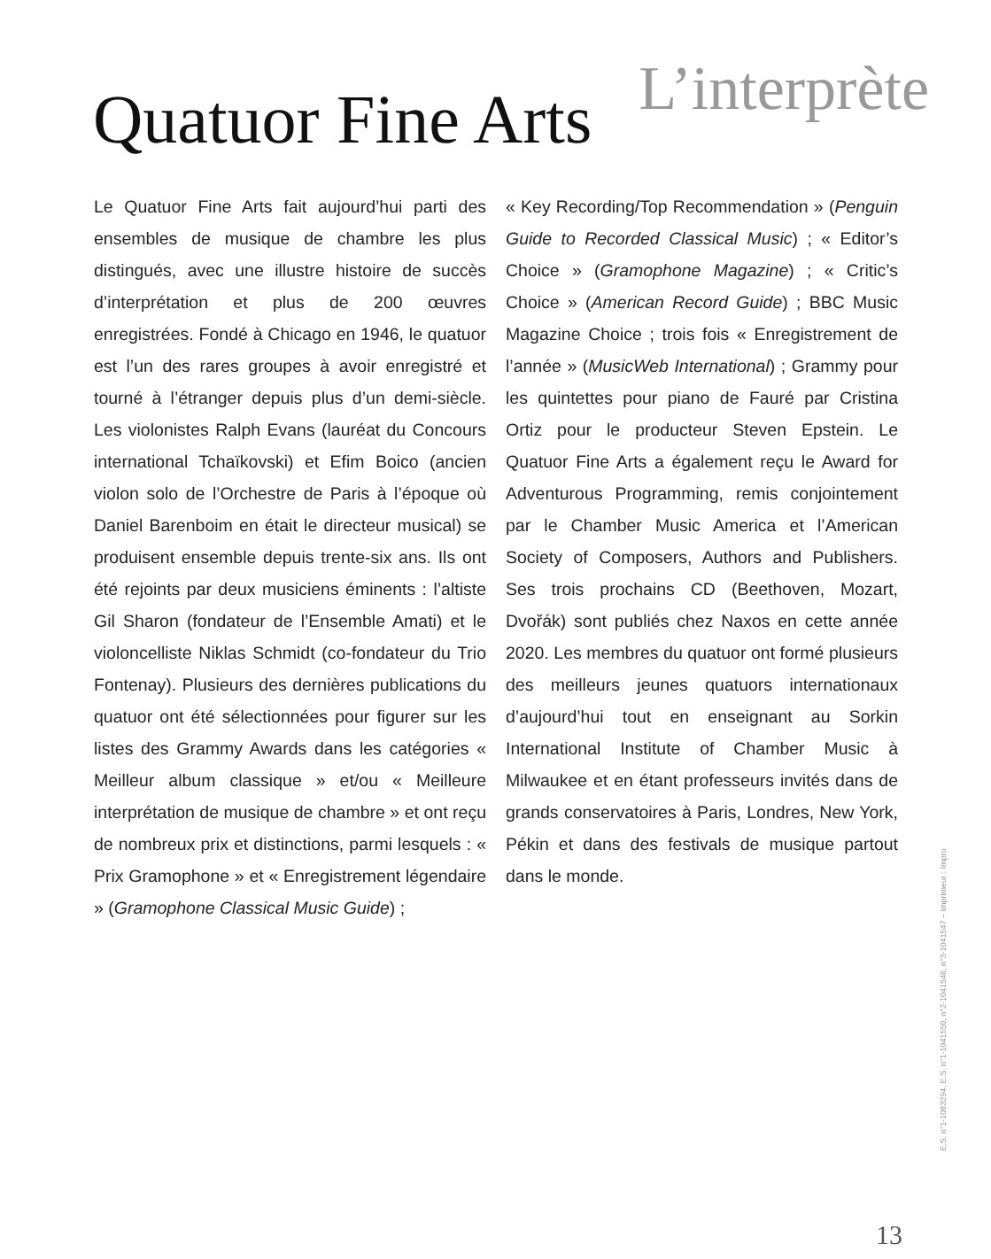Quatuor Fine Arts L’interprète
Le Quatuor Fine Arts fait aujourd’hui parti des ensembles de musique de chambre les plus distingués, avec une illustre histoire de succès d’interprétation et plus de 200 œuvres enregistrées. Fondé à Chicago en 1946, le quatuor est l’un des rares groupes à avoir enregistré et tourné à l’étranger depuis plus d’un demi-siècle. Les violonistes Ralph Evans (lauréat du Concours international Tchaïkovski) et Efim Boico (ancien violon solo de l’Orchestre de Paris à l’époque où Daniel Barenboim en était le directeur musical) se produisent ensemble depuis trente-six ans. Ils ont été rejoints par deux musiciens éminents : l’altiste Gil Sharon (fondateur de l’Ensemble Amati) et le violoncelliste Niklas Schmidt (co-fondateur du Trio Fontenay). Plusieurs des dernières publications du quatuor ont été sélectionnées pour figurer sur les listes des Grammy Awards dans les catégories « Meilleur album classique » et/ou « Meilleure interprétation de musique de chambre » et ont reçu de nombreux prix et distinctions, parmi lesquels : « Prix Gramophone » et « Enregistrement légendaire » (Gramophone Classical Music Guide) ;
« Key Recording/Top Recommendation » (Penguin Guide to Recorded Classical Music) ; « Editor’s Choice » (Gramophone Magazine) ; « Critic’s Choice » (American Record Guide) ; BBC Music Magazine Choice ; trois fois « Enregistrement de l’année » (MusicWeb International) ; Grammy pour les quintettes pour piano de Fauré par Cristina Ortiz pour le producteur Steven Epstein. Le Quatuor Fine Arts a également reçu le Award for Adventurous Programming, remis conjointement par le Chamber Music America et l’American Society of Composers, Authors and Publishers. Ses trois prochains CD (Beethoven, Mozart, Dvořák) sont publiés chez Naxos en cette année 2020. Les membres du quatuor ont formé plusieurs des meilleurs jeunes quatuors internationaux d’aujourd’hui tout en enseignant au Sorkin International Institute of Chamber Music à Milwaukee et en étant professeurs invités dans de grands conservatoires à Paris, Londres, New York, Pékin et dans des festivals de musique partout dans le monde.
E.S. n°1-1083294, E.S. n°1-1041550, n°2-1041546, n°3-1041547 – Imprimeur : Impro
13